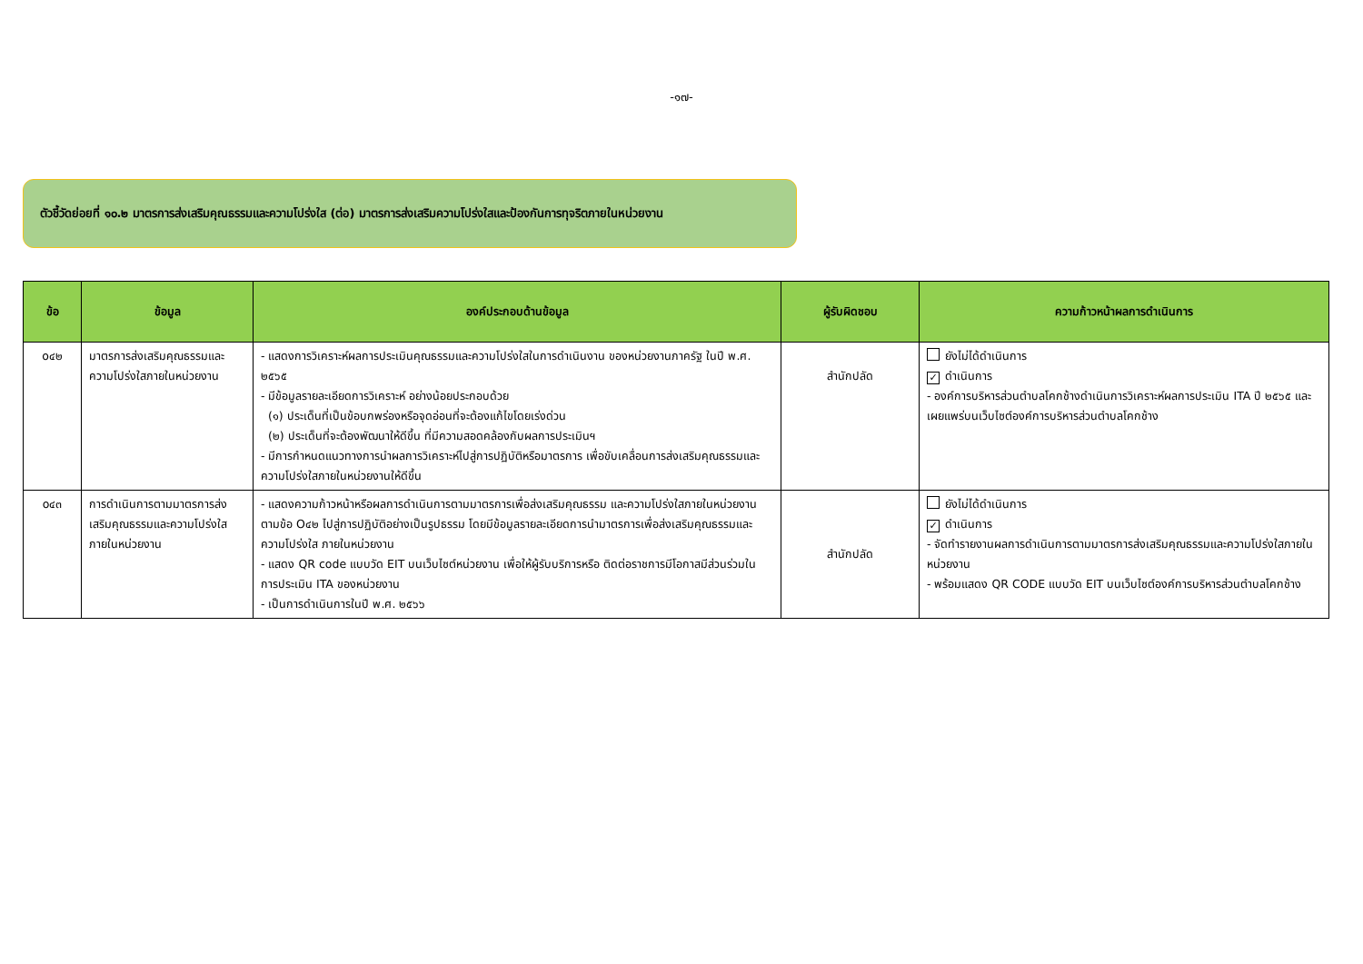-๑๗-
ตัวชี้วัดย่อยที่ ๑๐.๒ มาตรการส่งเสริมคุณธรรมและความโปร่งใส (ต่อ) มาตรการส่งเสริมความโปร่งใสและป้องกันการทุจริตภายในหน่วยงาน
| ข้อ | ข้อมูล | องค์ประกอบด้านข้อมูล | ผู้รับผิดชอบ | ความก้าวหน้าผลการดำเนินการ |
| --- | --- | --- | --- | --- |
| o๔๒ | มาตรการส่งเสริมคุณธรรมและความโปร่งใสภายในหน่วยงาน | - แสดงการวิเคราะห์ผลการประเมินคุณธรรมและความโปร่งใสในการดำเนินงาน ของหน่วยงานภาครัฐ ในปี พ.ศ. ๒๕๖๕ - มีข้อมูลรายละเอียดการวิเคราะห์ อย่างน้อยประกอบด้วย (๑) ประเด็นที่เป็นข้อบกพร่องหรือจุดอ่อนที่จะต้องแก้ไขโดยเร่งด่วน (๒) ประเด็นที่จะต้องพัฒนาให้ดีขึ้น ที่มีความสอดคล้องกับผลการประเมินฯ - มีการกำหนดแนวทางการนำผลการวิเคราะห์ไปสู่การปฏิบัติหรือมาตรการ เพื่อขับเคลื่อนการส่งเสริมคุณธรรมและความโปร่งใสภายในหน่วยงานให้ดีขึ้น | สำนักปลัด | ยังไม่ได้ดำเนินการ ✓ ดำเนินการ - องค์การบริหารส่วนตำบลโคกช้างดำเนินการวิเคราะห์ผลการประเมิน ITA ปี ๒๕๖๕ และเผยแพร่บนเว็บไซต์องค์การบริหารส่วนตำบลโคกช้าง |
| o๔๓ | การดำเนินการตามมาตรการส่งเสริมคุณธรรมและความโปร่งใสภายในหน่วยงาน | - แสดงความก้าวหน้าหรือผลการดำเนินการตามมาตรการเพื่อส่งเสริมคุณธรรม และความโปร่งใสภายในหน่วยงาน ตามข้อ O๔๒ ไปสู่การปฏิบัติอย่างเป็นรูปธรรม โดยมีข้อมูลรายละเอียดการนำมาตรการเพื่อส่งเสริมคุณธรรมและความโปร่งใส ภายในหน่วยงาน - แสดง QR code แบบวัด EIT บนเว็บไซต์หน่วยงาน เพื่อให้ผู้รับบริการหรือ ติดต่อราชการมีโอกาสมีส่วนร่วมในการประเมิน ITA ของหน่วยงาน - เป็นการดำเนินการในปี พ.ศ. ๒๕๖๖ | สำนักปลัด | ยังไม่ได้ดำเนินการ ✓ ดำเนินการ - จัดทำรายงานผลการดำเนินการตามมาตรการส่งเสริมคุณธรรมและความโปร่งใสภายในหน่วยงาน - พร้อมแสดง QR CODE แบบวัด EIT บนเว็บไซต์องค์การบริหารส่วนตำบลโคกช้าง |